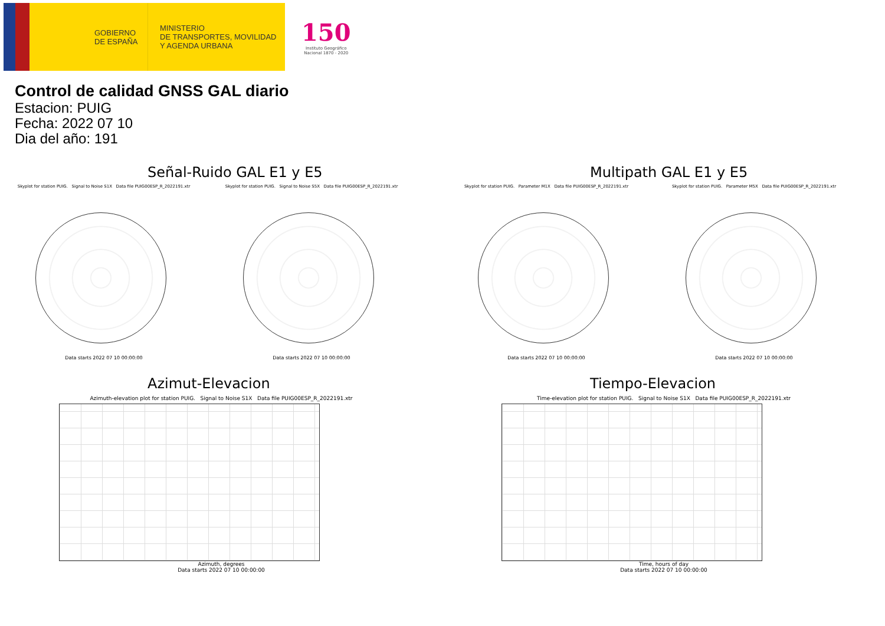GOBIERNO
DE ESPAÑA
MINISTERIO
DE TRANSPORTES, MOVILIDAD
Y AGENDA URBANA
150
Instituto Geográfico
Nacional 1870 - 2020
Control de calidad GNSS GAL diario
Estacion: PUIG
Fecha: 2022 07 10
Dia del año: 191
Señal-Ruido GAL E1 y E5
Skyplot for station PUIG. Signal to Noise S1X Data file PUIG00ESP_R_2022191.xtr
Data starts 2022 07 10 00:00:00
Skyplot for station PUIG. Signal to Noise S5X Data file PUIG00ESP_R_2022191.xtr
Data starts 2022 07 10 00:00:00
Multipath GAL E1 y E5
Skyplot for station PUIG. Parameter M1X Data file PUIG00ESP_R_2022191.xtr
Data starts 2022 07 10 00:00:00
Skyplot for station PUIG. Parameter M5X Data file PUIG00ESP_R_2022191.xtr
Data starts 2022 07 10 00:00:00
Azimut-Elevacion
Azimuth-elevation plot for station PUIG. Signal to Noise S1X Data file PUIG00ESP_R_2022191.xtr
Azimuth, degrees
Data starts 2022 07 10 00:00:00
Tiempo-Elevacion
Time-elevation plot for station PUIG. Signal to Noise S1X Data file PUIG00ESP_R_2022191.xtr
Time, hours of day
Data starts 2022 07 10 00:00:00